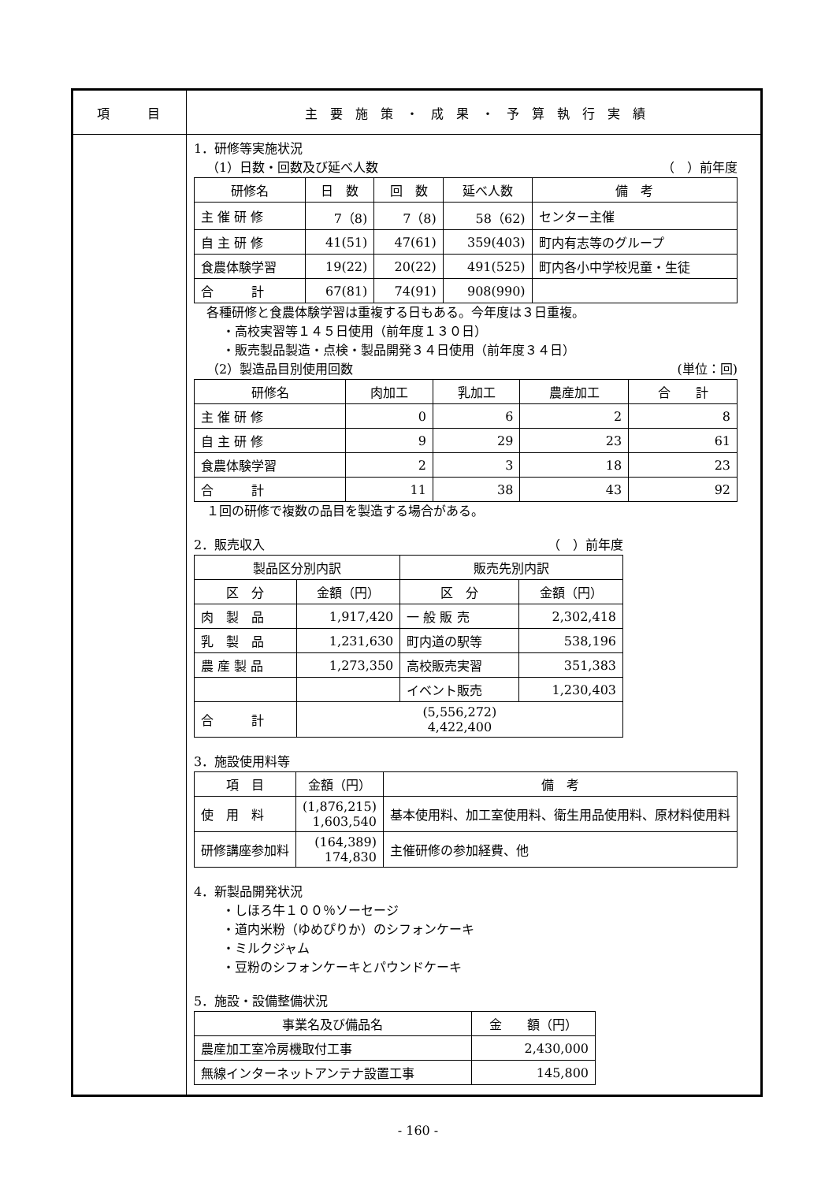項　　　目 主　要　施　策　・　成　果　・　予　算　執　行　実　績
1．研修等実施状況
（1）日数・回数及び延べ人数 （　）前年度
| 研修名 | 日 数 | 回 数 | 延べ人数 | 備 考 |
| --- | --- | --- | --- | --- |
| 主 催 研 修 | 7（8) | 7（8) | 58（62) | センター主催 |
| 自 主 研 修 | 41(51) | 47(61) | 359(403) | 町内有志等のグループ |
| 食農体験学習 | 19(22) | 20(22) | 491(525) | 町内各小中学校児童・生徒 |
| 合 計 | 67(81) | 74(91) | 908(990) | |
各種研修と食農体験学習は重複する日もある。今年度は３日重複。
・高校実習等１４５日使用（前年度１３０日）
・販売製品製造・点検・製品開発３４日使用（前年度３４日）
（2）製造品目別使用回数 (単位：回)
| 研修名 | 肉加工 | 乳加工 | 農産加工 | 合 計 |
| --- | --- | --- | --- | --- |
| 主 催 研 修 | 0 | 6 | 2 | 8 |
| 自 主 研 修 | 9 | 29 | 23 | 61 |
| 食農体験学習 | 2 | 3 | 18 | 23 |
| 合 計 | 11 | 38 | 43 | 92 |
１回の研修で複数の品目を製造する場合がある。
2．販売収入 （　）前年度
| 製品区分別内訳 | | 販売先別内訳 | |
| --- | --- | --- | --- |
| 区 分 | 金額（円） | 区 分 | 金額（円） |
| 肉 製 品 | 1,917,420 | 一 般 販 売 | 2,302,418 |
| 乳 製 品 | 1,231,630 | 町内道の駅等 | 538,196 |
| 農 産 製 品 | 1,273,350 | 高校販売実習 | 351,383 |
| | | イベント販売 | 1,230,403 |
| 合 計 | (5,556,272) 4,422,400 | | |
3．施設使用料等
| 項 目 | 金額（円） | 備 考 |
| --- | --- | --- |
| 使 用 料 | (1,876,215) 1,603,540 | 基本使用料、加工室使用料、衛生用品使用料、原材料使用料 |
| 研修講座参加料 | (164,389) 174,830 | 主催研修の参加経費、他 |
4．新製品開発状況
・しほろ牛１００％ソーセージ
・道内米粉（ゆめぴりか）のシフォンケーキ
・ミルクジャム
・豆粉のシフォンケーキとパウンドケーキ
5．施設・設備整備状況
| 事業名及び備品名 | 金 額（円） |
| --- | --- |
| 農産加工室冷房機取付工事 | 2,430,000 |
| 無線インターネットアンテナ設置工事 | 145,800 |
- 160 -